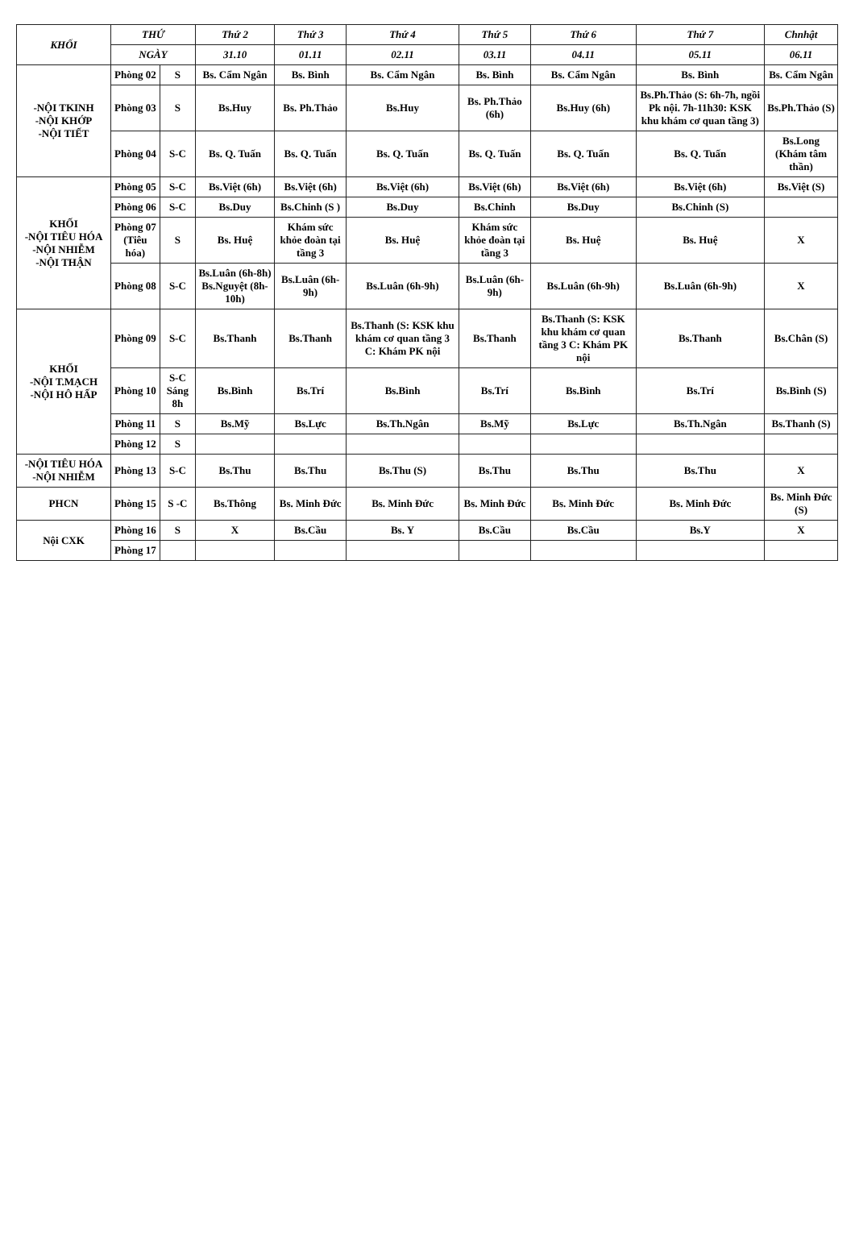| KHỐI | THỨ | | Thứ 2 | Thứ 3 | Thứ 4 | Thứ 5 | Thứ 6 | Thứ 7 | Chnhật |
| --- | --- | --- | --- | --- | --- | --- | --- | --- | --- |
| | NGÀY | | 31.10 | 01.11 | 02.11 | 03.11 | 04.11 | 05.11 | 06.11 |
| -NỘI TKINH -NỘI KHỚP -NỘI TIẾT | Phòng 02 | S | Bs. Cẩm Ngân | Bs. Bình | Bs. Cẩm Ngân | Bs. Bình | Bs. Cẩm Ngân | Bs. Bình | Bs. Cẩm Ngân |
| | Phòng 03 | S | Bs.Huy | Bs. Ph.Thảo | Bs.Huy | Bs. Ph.Thảo (6h) | Bs.Huy (6h) | Bs.Ph.Thảo (S: 6h-7h, ngồi Pk nội. 7h-11h30: KSK khu khám cơ quan tầng 3) | Bs.Ph.Thảo (S) |
| | Phòng 04 | S-C | Bs. Q. Tuấn | Bs. Q. Tuấn | Bs. Q. Tuấn | Bs. Q. Tuấn | Bs. Q. Tuấn | Bs. Q. Tuấn | Bs.Long (Khám tâm thần) |
| KHỐI -NỘI TIÊU HÓA -NỘI NHIỄM -NỘI THẬN | Phòng 05 | S-C | Bs.Việt (6h) | Bs.Việt (6h) | Bs.Việt (6h) | Bs.Việt (6h) | Bs.Việt (6h) | Bs.Việt (6h) | Bs.Việt (S) |
| | Phòng 06 | S-C | Bs.Duy | Bs.Chinh (S ) | Bs.Duy | Bs.Chinh | Bs.Duy | Bs.Chinh (S) | |
| | Phòng 07 (Tiêu hóa) | S | Bs. Huệ | Khám sức khỏe đoàn tại tầng 3 | Bs. Huệ | Khám sức khỏe đoàn tại tầng 3 | Bs. Huệ | Bs. Huệ | X |
| | Phòng 08 | S-C | Bs.Luân (6h-8h) Bs.Nguyệt (8h-10h) | Bs.Luân (6h-9h) | Bs.Luân (6h-9h) | Bs.Luân (6h-9h) | Bs.Luân (6h-9h) | Bs.Luân (6h-9h) | X |
| KHỐI -NỘI T.MẠCH -NỘI HÔ HẤP | Phòng 09 | S-C | Bs.Thanh | Bs.Thanh | Bs.Thanh (S: KSK khu khám cơ quan tầng 3 C: Khám PK nội | Bs.Thanh | Bs.Thanh (S: KSK khu khám cơ quan tầng 3 C: Khám PK nội | Bs.Thanh | Bs.Chân (S) |
| | Phòng 10 | S-C Sáng 8h | Bs.Bình | Bs.Trí | Bs.Bình | Bs.Trí | Bs.Bình | Bs.Trí | Bs.Bình (S) |
| | Phòng 11 | S | Bs.Mỹ | Bs.Lực | Bs.Th.Ngân | Bs.Mỹ | Bs.Lực | Bs.Th.Ngân | Bs.Thanh (S) |
| | Phòng 12 | S | | | | | | | |
| -NỘI TIÊU HÓA -NỘI NHIỄM | Phòng 13 | S-C | Bs.Thu | Bs.Thu | Bs.Thu (S) | Bs.Thu | Bs.Thu | Bs.Thu | X |
| PHCN | Phòng 15 | S -C | Bs.Thông | Bs. Minh Đức | Bs. Minh Đức | Bs. Minh Đức | Bs. Minh Đức | Bs. Minh Đức | Bs. Minh Đức (S) |
| Nội CXK | Phòng 16 | S | X | Bs.Cầu | Bs. Y | Bs.Cầu | Bs.Cầu | Bs.Y | X |
| | Phòng 17 | | | | | | | | |